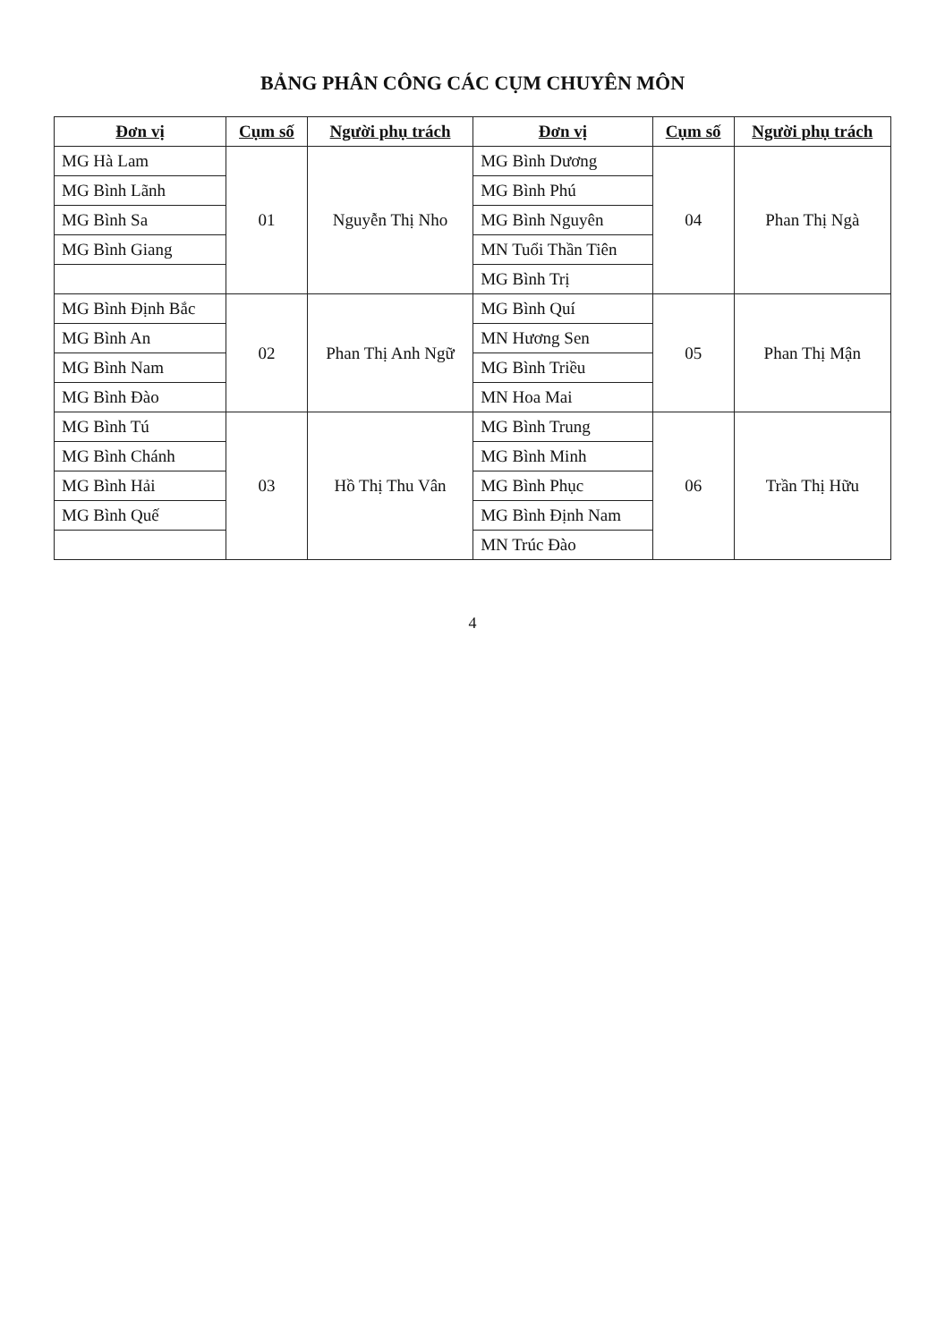BẢNG PHÂN CÔNG CÁC CỤM CHUYÊN MÔN
| Đơn vị | Cụm số | Người phụ trách | Đơn vị | Cụm số | Người phụ trách |
| --- | --- | --- | --- | --- | --- |
| MG Hà Lam | 01 | Nguyễn Thị Nho | MG Bình Dương | 04 | Phan Thị Ngà |
| MG Bình Lãnh | | | MG Bình Phú | | |
| MG Bình Sa | | | MG Bình Nguyên | | |
| MG Bình Giang | | | MN Tuổi Thần Tiên | | |
| | | | MG Bình Trị | | |
| MG Bình Định Bắc | 02 | Phan Thị Anh Ngữ | MG Bình Quí | 05 | Phan Thị Mận |
| MG Bình An | | | MN Hương Sen | | |
| MG Bình Nam | | | MG Bình Triều | | |
| MG Bình Đào | | | MN Hoa Mai | | |
| MG Bình Tú | 03 | Hồ Thị Thu Vân | MG Bình Trung | 06 | Trần Thị Hữu |
| MG Bình Chánh | | | MG Bình Minh | | |
| MG Bình Hải | | | MG Bình Phục | | |
| MG Bình Quế | | | MG Bình Định Nam | | |
| | | | MN Trúc Đào | | |
4